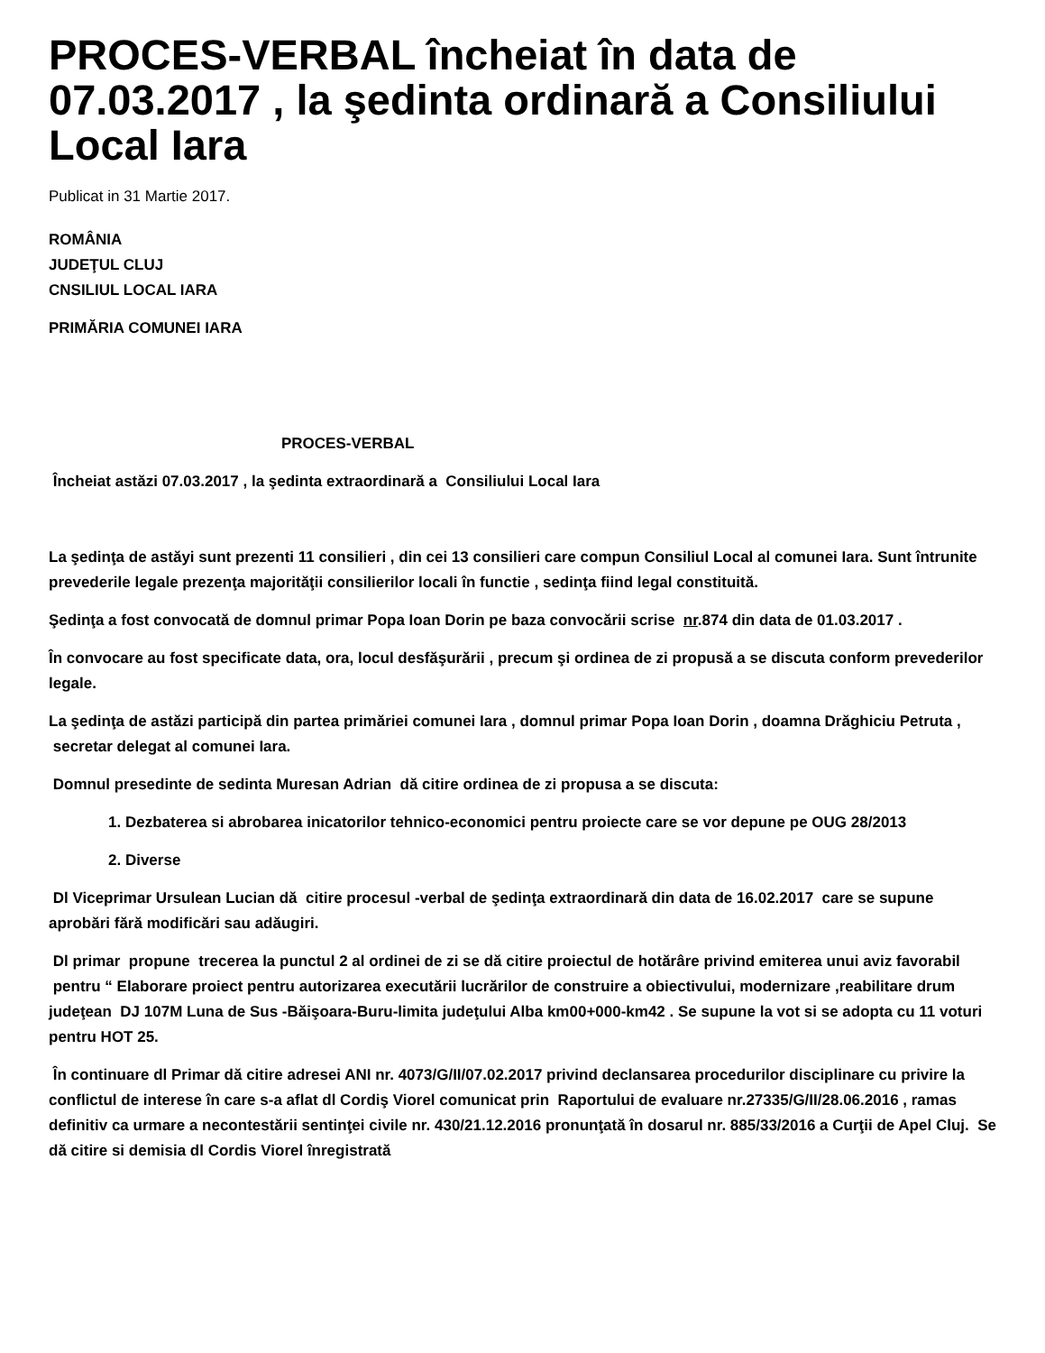PROCES-VERBAL încheiat în data de 07.03.2017 , la şedinta ordinară a Consiliului Local Iara
Publicat in 31 Martie 2017.
ROMÂNIA
JUDEŢUL CLUJ
CNSILIUL LOCAL IARA
PRIMĂRIA COMUNEI IARA
PROCES-VERBAL
Încheiat astăzi 07.03.2017 , la şedinta extraordinară a Consiliului Local Iara
La şedinţa de astăyi sunt prezenti 11 consilieri , din cei 13 consilieri care compun Consiliul Local al comunei Iara. Sunt întrunite prevederile legale prezenţa majorităţii consilierilor locali în functie , sedinţa fiind legal constituită.
Şedinţa a fost convocată de domnul primar Popa Ioan Dorin pe baza convocării scrise nr.874 din data de 01.03.2017 .
În convocare au fost specificate data, ora, locul desfăşurării , precum şi ordinea de zi propusă a se discuta conform prevederilor legale.
La şedinţa de astăzi participă din partea primăriei comunei Iara , domnul primar Popa Ioan Dorin , doamna Drăghiciu Petruta , secretar delegat al comunei Iara.
Domnul presedinte de sedinta Muresan Adrian dă citire ordinea de zi propusa a se discuta:
1. Dezbaterea si abrobarea inicatorilor tehnico-economici pentru proiecte care se vor depune pe OUG 28/2013
2. Diverse
Dl Viceprimar Ursulean Lucian dă citire procesul -verbal de şedinţa extraordinară din data de 16.02.2017 care se supune aprobări fără modificări sau adăugiri.
Dl primar propune trecerea la punctul 2 al ordinei de zi se dă citire proiectul de hotărâre privind emiterea unui aviz favorabil pentru “ Elaborare proiect pentru autorizarea executării lucrărilor de construire a obiectivului, modernizare ,reabilitare drum judeţean DJ 107M Luna de Sus -Băişoara-Buru-limita judeţului Alba km00+000-km42 . Se supune la vot si se adopta cu 11 voturi pentru HOT 25.
În continuare dl Primar dă citire adresei ANI nr. 4073/G/II/07.02.2017 privind declansarea procedurilor disciplinare cu privire la conflictul de interese în care s-a aflat dl Cordiş Viorel comunicat prin Raportului de evaluare nr.27335/G/II/28.06.2016 , ramas definitiv ca urmare a necontestării sentinţei civile nr. 430/21.12.2016 pronunţată în dosarul nr. 885/33/2016 a Curţii de Apel Cluj. Se dă citire si demisia dl Cordis Viorel înregistrată